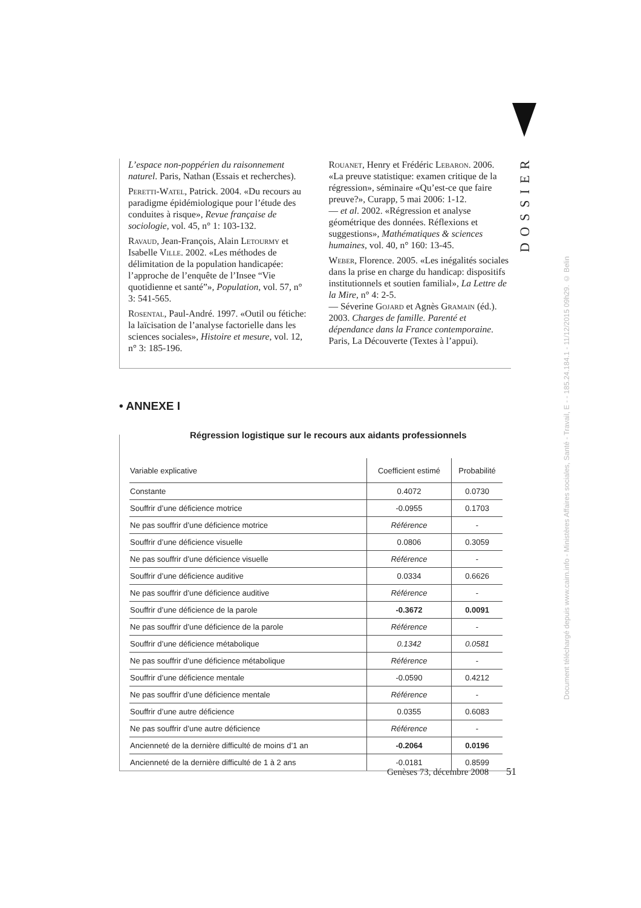DOSSIER
L’espace non-poppérien du raisonnement naturel. Paris, Nathan (Essais et recherches).
Peretti-Watel, Patrick. 2004. «Du recours au paradigme épidémiologique pour l’étude des conduites à risque», Revue française de sociologie, vol. 45, n° 1: 103-132.
Ravaud, Jean-François, Alain Letourmy et Isabelle Ville. 2002. «Les méthodes de délimitation de la population handicapée: l’approche de l’enquête de l’Insee “Vie quotidienne et santé”», Population, vol. 57, n° 3: 541-565.
Rosental, Paul-André. 1997. «Outil ou fétiche: la laïcisation de l’analyse factorielle dans les sciences sociales», Histoire et mesure, vol. 12, n° 3: 185-196.
Rouanet, Henry et Frédéric Lebaron. 2006. «La preuve statistique: examen critique de la régression», séminaire «Qu’est-ce que faire preuve?», Curapp, 5 mai 2006: 1-12.
— et al. 2002. «Régression et analyse géométrique des données. Réflexions et suggestions», Mathématiques & sciences humaines, vol. 40, n° 160: 13-45.
Weber, Florence. 2005. «Les inégalités sociales dans la prise en charge du handicap: dispositifs institutionnels et soutien familial», La Lettre de la Mire, n° 4: 2-5.
— Séverine Gojard et Agnès Gramain (éd.). 2003. Charges de famille. Parenté et dépendance dans la France contemporaine. Paris, La Découverte (Textes à l’appui).
• ANNEXE I
Régression logistique sur le recours aux aidants professionnels
| Variable explicative | Coefficient estimé | Probabilité |
| --- | --- | --- |
| Constante | 0.4072 | 0.0730 |
| Souffrir d’une déficience motrice | -0.0955 | 0.1703 |
| Ne pas souffrir d’une déficience motrice | Référence | - |
| Souffrir d’une déficience visuelle | 0.0806 | 0.3059 |
| Ne pas souffrir d’une déficience visuelle | Référence | - |
| Souffrir d’une déficience auditive | 0.0334 | 0.6626 |
| Ne pas souffrir d’une déficience auditive | Référence | - |
| Souffrir d’une déficience de la parole | -0.3672 | 0.0091 |
| Ne pas souffrir d’une déficience de la parole | Référence | - |
| Souffrir d’une déficience métabolique | 0.1342 | 0.0581 |
| Ne pas souffrir d’une déficience métabolique | Référence | - |
| Souffrir d’une déficience mentale | -0.0590 | 0.4212 |
| Ne pas souffrir d’une déficience mentale | Référence | - |
| Souffrir d’une autre déficience | 0.0355 | 0.6083 |
| Ne pas souffrir d’une autre déficience | Référence | - |
| Ancienneté de la dernière difficulté de moins d’1 an | -0.2064 | 0.0196 |
| Ancienneté de la dernière difficulté de 1 à 2 ans | -0.0181 | 0.8599 |
Genèses 73, décembre 2008 51
Document téléchargé depuis www.cairn.info - Ministères Affaires sociales, Santé - Travail, E - - 185.24.184.1 - 11/12/2015 09h29. © Belin